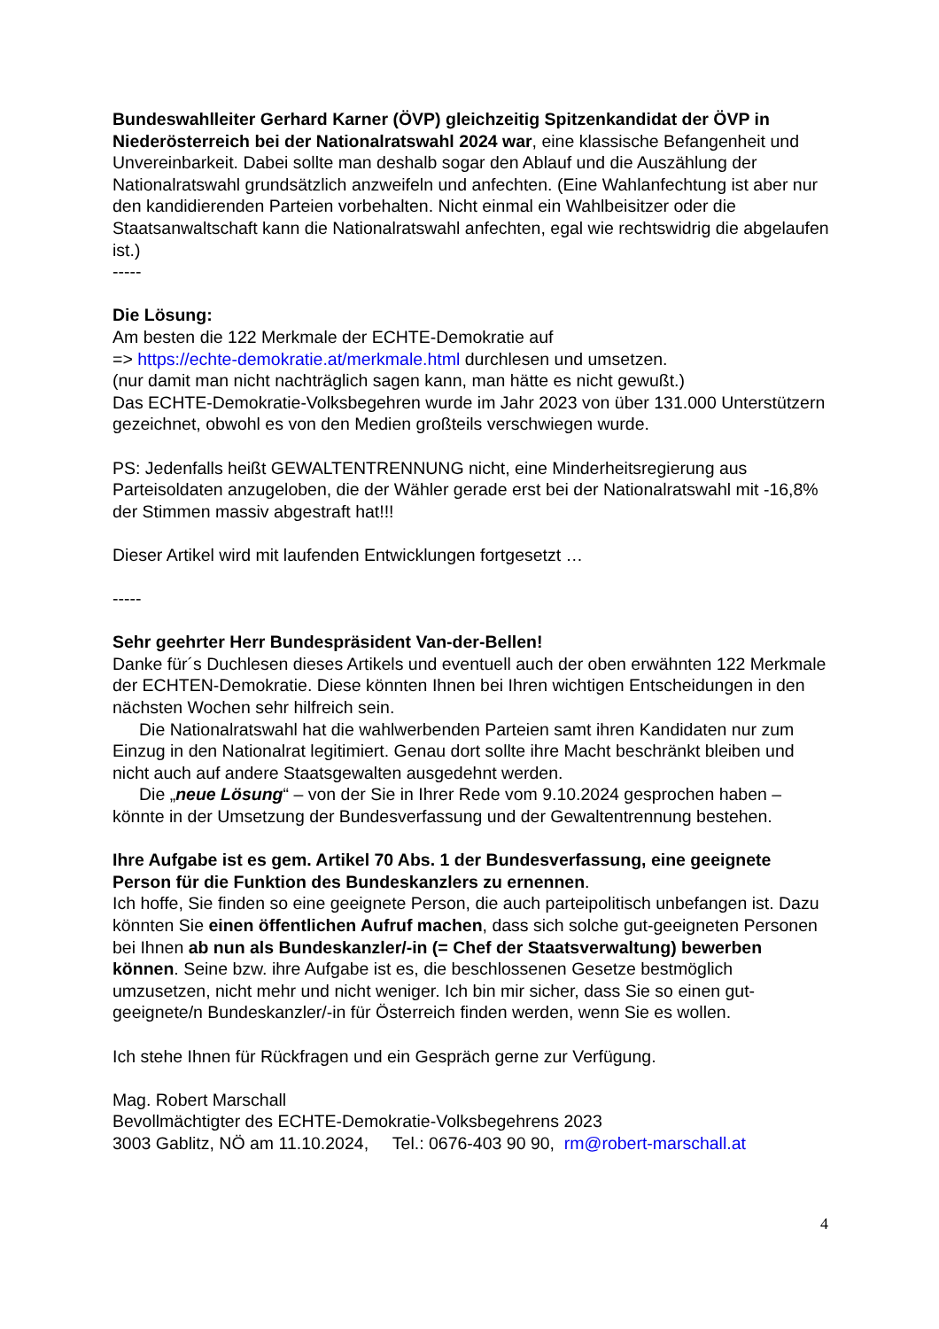Bundeswahlleiter Gerhard Karner (ÖVP) gleichzeitig Spitzenkandidat der ÖVP in Niederösterreich bei der Nationalratswahl 2024 war, eine klassische Befangenheit und Unvereinbarkeit. Dabei sollte man deshalb sogar den Ablauf und die Auszählung der Nationalratswahl grundsätzlich anzweifeln und anfechten. (Eine Wahlanfechtung ist aber nur den kandidierenden Parteien vorbehalten. Nicht einmal ein Wahlbeisitzer oder die Staatsanwaltschaft kann die Nationalratswahl anfechten, egal wie rechtswidrig die abgelaufen ist.)
-----
Die Lösung:
Am besten die 122 Merkmale der ECHTE-Demokratie auf
=> https://echte-demokratie.at/merkmale.html durchlesen und umsetzen.
(nur damit man nicht nachträglich sagen kann, man hätte es nicht gewußt.)
Das ECHTE-Demokratie-Volksbegehren wurde im Jahr 2023 von über 131.000 Unterstützern gezeichnet, obwohl es von den Medien großteils verschwiegen wurde.
PS: Jedenfalls heißt GEWALTENTRENNUNG nicht, eine Minderheitsregierung aus Parteisoldaten anzugeloben, die der Wähler gerade erst bei der Nationalratswahl mit -16,8% der Stimmen massiv abgestraft hat!!!
Dieser Artikel wird mit laufenden Entwicklungen fortgesetzt …
-----
Sehr geehrter Herr Bundespräsident Van-der-Bellen!
Danke für´s Duchlesen dieses Artikels und eventuell auch der oben erwähnten 122 Merkmale der ECHTEN-Demokratie. Diese könnten Ihnen bei Ihren wichtigen Entscheidungen in den nächsten Wochen sehr hilfreich sein.
Die Nationalratswahl hat die wahlwerbenden Parteien samt ihren Kandidaten nur zum Einzug in den Nationalrat legitimiert. Genau dort sollte ihre Macht beschränkt bleiben und nicht auch auf andere Staatsgewalten ausgedehnt werden.
Die „neue Lösung“ – von der Sie in Ihrer Rede vom 9.10.2024 gesprochen haben – könnte in der Umsetzung der Bundesverfassung und der Gewaltentrennung bestehen.
Ihre Aufgabe ist es gem. Artikel 70 Abs. 1 der Bundesverfassung, eine geeignete Person für die Funktion des Bundeskanzlers zu ernennen.
Ich hoffe, Sie finden so eine geeignete Person, die auch parteipolitisch unbefangen ist. Dazu könnten Sie einen öffentlichen Aufruf machen, dass sich solche gut-geeigneten Personen bei Ihnen ab nun als Bundeskanzler/-in (= Chef der Staatsverwaltung) bewerben können. Seine bzw. ihre Aufgabe ist es, die beschlossenen Gesetze bestmöglich umzusetzen, nicht mehr und nicht weniger. Ich bin mir sicher, dass Sie so einen gut-geeignete/n Bundeskanzler/-in für Österreich finden werden, wenn Sie es wollen.
Ich stehe Ihnen für Rückfragen und ein Gespräch gerne zur Verfügung.
Mag. Robert Marschall
Bevollmächtigter des ECHTE-Demokratie-Volksbegehrens 2023
3003 Gablitz, NÖ am 11.10.2024, Tel.: 0676-403 90 90, rm@robert-marschall.at
4